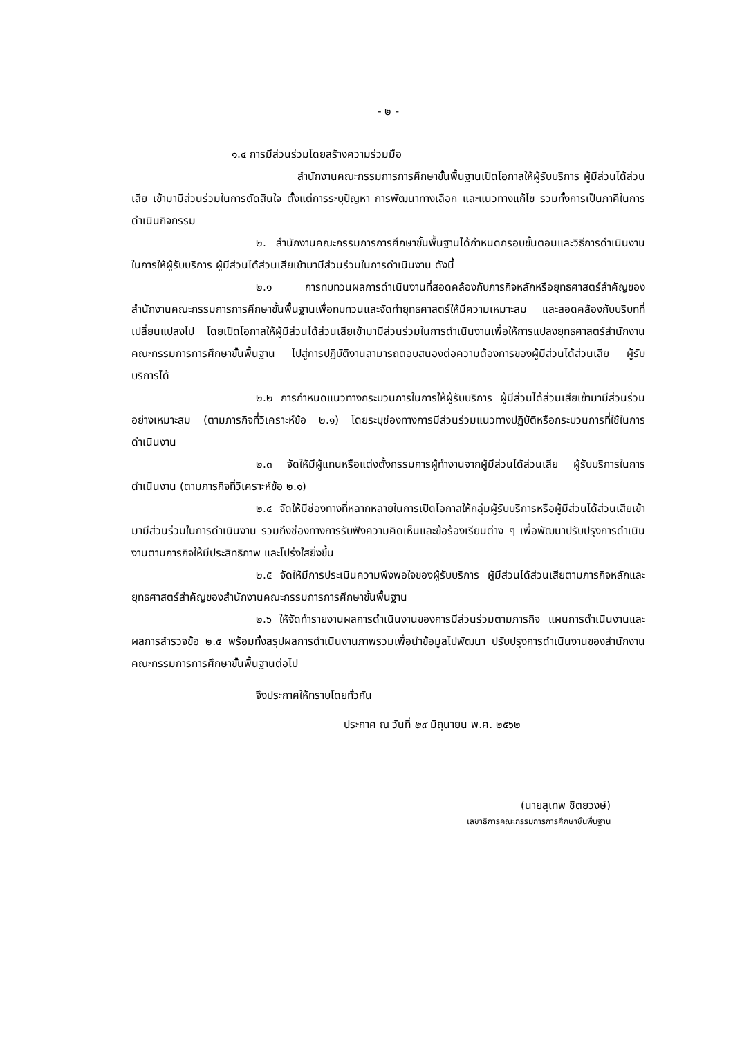- ๒ -
๑.๔ การมีส่วนร่วมโดยสร้างความร่วมมือ
สำนักงานคณะกรรมการการศึกษาขั้นพื้นฐานเปิดโอกาสให้ผู้รับบริการ ผู้มีส่วนได้ส่วนเสีย เข้ามามีส่วนร่วมในการตัดสินใจ ตั้งแต่การระบุปัญหา การพัฒนาทางเลือก และแนวทางแก้ไข รวมทั้งการเป็นภาคีในการดำเนินกิจกรรม
๒. สำนักงานคณะกรรมการการศึกษาขั้นพื้นฐานได้กำหนดกรอบขั้นตอนและวิธีการดำเนินงานในการให้ผู้รับบริการ ผู้มีส่วนได้ส่วนเสียเข้ามามีส่วนร่วมในการดำเนินงาน ดังนี้
๒.๑ การทบทวนผลการดำเนินงานที่สอดคล้องกับภารกิจหลักหรือยุทธศาสตร์สำคัญของสำนักงานคณะกรรมการการศึกษาขั้นพื้นฐานเพื่อทบทวนและจัดทำยุทธศาสตร์ให้มีความเหมาะสม และสอดคล้องกับบริบทที่เปลี่ยนแปลงไป โดยเปิดโอกาสให้ผู้มีส่วนได้ส่วนเสียเข้ามามีส่วนร่วมในการดำเนินงานเพื่อให้การแปลงยุทธศาสตร์สำนักงานคณะกรรมการการศึกษาขั้นพื้นฐาน ไปสู่การปฏิบัติงานสามารถตอบสนองต่อความต้องการของผู้มีส่วนได้ส่วนเสีย ผู้รับบริการได้
๒.๒ การกำหนดแนวทางกระบวนการในการให้ผู้รับบริการ ผู้มีส่วนได้ส่วนเสียเข้ามามีส่วนร่วมอย่างเหมาะสม (ตามภารกิจที่วิเคราะห์ข้อ ๒.๑) โดยระบุช่องทางการมีส่วนร่วมแนวทางปฏิบัติหรือกระบวนการที่ใช้ในการดำเนินงาน
๒.๓ จัดให้มีผู้แทนหรือแต่งตั้งกรรมการผู้ทำงานจากผู้มีส่วนได้ส่วนเสีย ผู้รับบริการในการดำเนินงาน (ตามภารกิจที่วิเคราะห์ข้อ ๒.๑)
๒.๔ จัดให้มีช่องทางที่หลากหลายในการเปิดโอกาสให้กลุ่มผู้รับบริการหรือผู้มีส่วนได้ส่วนเสียเข้ามามีส่วนร่วมในการดำเนินงาน รวมถึงช่องทางการรับฟังความคิดเห็นและข้อร้องเรียนต่าง ๆ เพื่อพัฒนาปรับปรุงการดำเนินงานตามภารกิจให้มีประสิทธิภาพ และโปร่งใสยิ่งขึ้น
๒.๕ จัดให้มีการประเมินความพึงพอใจของผู้รับบริการ ผู้มีส่วนได้ส่วนเสียตามภารกิจหลักและยุทธศาสตร์สำคัญของสำนักงานคณะกรรมการการศึกษาขั้นพื้นฐาน
๒.๖ ให้จัดทำรายงานผลการดำเนินงานของการมีส่วนร่วมตามภารกิจ แผนการดำเนินงานและผลการสำรวจข้อ ๒.๕ พร้อมทั้งสรุปผลการดำเนินงานภาพรวมเพื่อนำข้อมูลไปพัฒนา ปรับปรุงการดำเนินงานของสำนักงานคณะกรรมการการศึกษาขั้นพื้นฐานต่อไป
จึงประกาศให้ทราบโดยทั่วกัน
ประกาศ ณ วันที่ ๒๙ มิถุนายน พ.ศ. ๒๕๖๒
(นายสุเทพ ชิตยวงษ์)
เลขาธิการคณะกรรมการการศึกษาขั้นพื้นฐาน